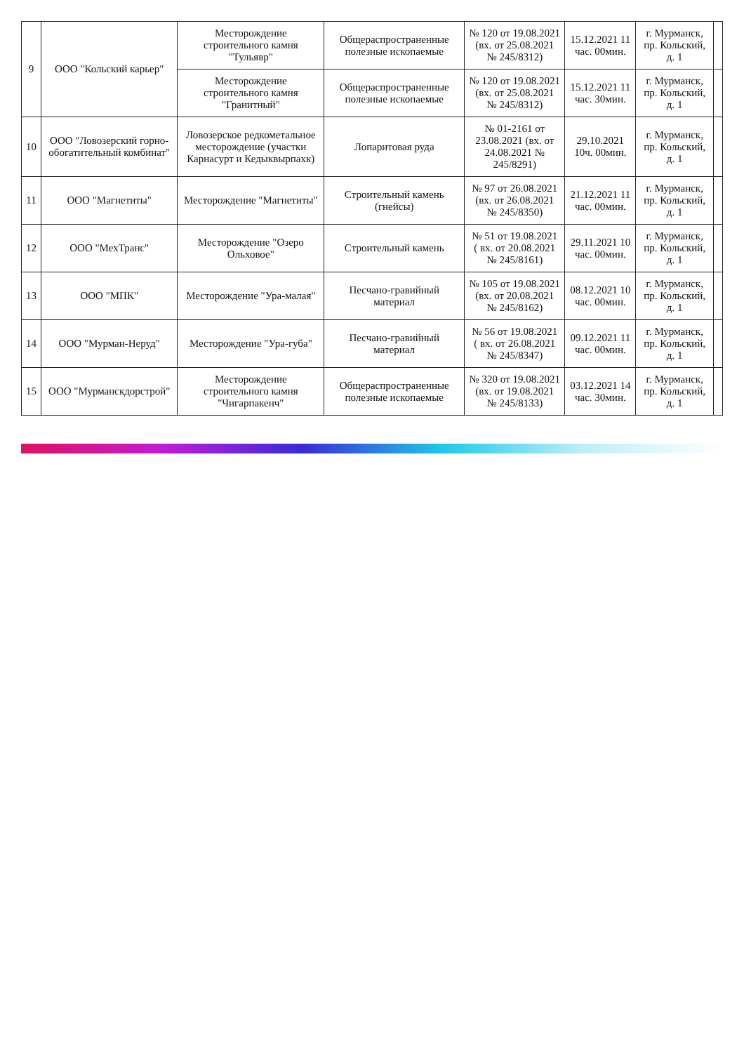| 9 | ООО "Кольский карьер" | Месторождение строительного камня "Тульявр" | Общераспространенные полезные ископаемые | № 120 от 19.08.2021 (вх. от 25.08.2021 № 245/8312) | 15.12.2021 11 час. 00мин. | г. Мурманск, пр. Кольский, д. 1 | |
| | | Месторождение строительного камня "Гранитный" | Общераспространенные полезные ископаемые | № 120 от 19.08.2021 (вх. от 25.08.2021 № 245/8312) | 15.12.2021 11 час. 30мин. | г. Мурманск, пр. Кольский, д. 1 | |
| 10 | ООО "Ловозерский горно-обогатительный комбинат" | Ловозерское редкометальное месторождение (участки Карнасурт и Кедыквырпахк) | Лопаритовая руда | № 01-2161 от 23.08.2021 (вх. от 24.08.2021 № 245/8291) | 29.10.2021 10ч. 00мин. | г. Мурманск, пр. Кольский, д. 1 | |
| 11 | ООО "Магнетиты" | Месторождение "Магнетиты" | Строительный камень (гнейсы) | № 97 от 26.08.2021 (вх. от 26.08.2021 № 245/8350) | 21.12.2021 11 час. 00мин. | г. Мурманск, пр. Кольский, д. 1 | |
| 12 | ООО "МехТранс" | Месторождение "Озеро Ольховое" | Строительный камень | № 51 от 19.08.2021 ( вх. от 20.08.2021 № 245/8161) | 29.11.2021 10 час. 00мин. | г. Мурманск, пр. Кольский, д. 1 | |
| 13 | ООО "МПК" | Месторождение "Ура-малая" | Песчано-гравийный материал | № 105 от 19.08.2021 (вх. от 20.08.2021 № 245/8162) | 08.12.2021 10 час. 00мин. | г. Мурманск, пр. Кольский, д. 1 | |
| 14 | ООО "Мурман-Неруд" | Месторождение "Ура-губа" | Песчано-гравийный материал | № 56 от 19.08.2021 ( вх. от 26.08.2021 № 245/8347) | 09.12.2021 11 час. 00мин. | г. Мурманск, пр. Кольский, д. 1 | |
| 15 | ООО "Мурманскдорстрой" | Месторождение строительного камня "Чигарпакенч" | Общераспространенные полезные ископаемые | № 320 от 19.08.2021 (вх. от 19.08.2021 № 245/8133) | 03.12.2021 14 час. 30мин. | г. Мурманск, пр. Кольский, д. 1 | |